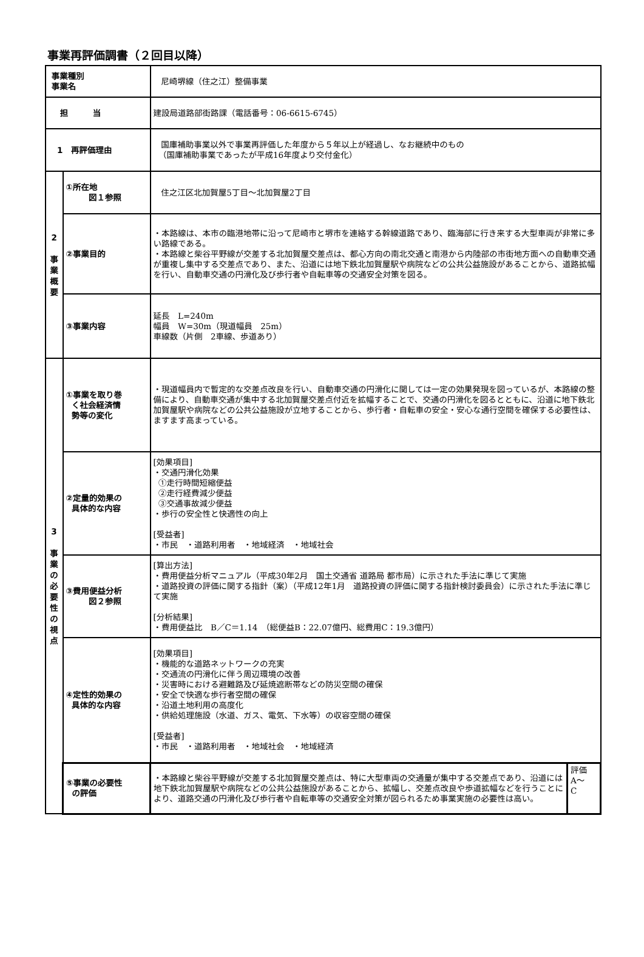事業再評価調書（２回目以降）
| 事業種別 事業名 | | 尼崎堺線（住之江）整備事業 | |
| 担 当 | | 建設局道路部街路課（電話番号：06-6615-6745） | |
| 1 再評価理由 | | 国庫補助事業以外で事業再評価した年度から５年以上が経過し、なお継続中のもの （国庫補助事業であったが平成16年度より交付金化） | |
| 2 事 業 概 要 | ①所在地 図１参照 | 住之江区北加賀屋5丁目～北加賀屋2丁目 | |
| | ②事業目的 | ・本路線は、本市の臨港地帯に沿って尼崎市と堺市を連絡する幹線道路であり、臨海部に行き来する大型車両が非常に多い路線である。 ・本路線と柴谷平野線が交差する北加賀屋交差点は、都心方向の南北交通と南港から内陸部の市街地方面への自動車交通が重複し集中する交差点であり、また、沿道には地下鉄北加賀屋駅や病院などの公共公益施設があることから、道路拡幅を行い、自動車交通の円滑化及び歩行者や自転車等の交通安全対策を図る。 | |
| | ③事業内容 | 延長 L=240m 幅員 W=30m（現道幅員 25m） 車線数（片側 2車線、歩道あり） | |
| 3 事 業 の 必 要 性 の 視 点 | ①事業を取り巻 く社会経済情 勢等の変化 | ・現道幅員内で暫定的な交差点改良を行い、自動車交通の円滑化に関しては一定の効果発現を図っているが、本路線の整備により、自動車交通が集中する北加賀屋交差点付近を拡幅することで、交通の円滑化を図るとともに、沿道に地下鉄北加賀屋駅や病院などの公共公益施設が立地することから、歩行者・自転車の安全・安心な通行空間を確保する必要性は、ますます高まっている。 | |
| | ②定量的効果の 具体的な内容 | [効果項目] ・交通円滑化効果 ①走行時間短縮便益 ②走行経費減少便益 ③交通事故減少便益 ・歩行の安全性と快適性の向上 [受益者] ・市民 ・道路利用者 ・地域経済 ・地域社会 | |
| | ③費用便益分析 図２参照 | [算出方法] ・費用便益分析マニュアル（平成30年2月 国土交通省 道路局 都市局）に示された手法に準じて実施 ・道路投資の評価に関する指針（案）（平成12年1月 道路投資の評価に関する指針検討委員会）に示された手法に準じて実施 [分析結果] ・費用便益比 B／C＝1.14 （総便益B：22.07億円、総費用C：19.3億円） | |
| | ④定性的効果の 具体的な内容 | [効果項目] ・機能的な道路ネットワークの充実 ・交通流の円滑化に伴う周辺環境の改善 ・災害時における避難路及び延焼遮断帯などの防災空間の確保 ・安全で快適な歩行者空間の確保 ・沿道土地利用の高度化 ・供給処理施設（水道、ガス、電気、下水等）の収容空間の確保 [受益者] ・市民 ・道路利用者 ・地域社会 ・地域経済 | |
| | ⑤事業の必要性 の評価 | ・本路線と柴谷平野線が交差する北加賀屋交差点は、特に大型車両の交通量が集中する交差点であり、沿道には地下鉄北加賀屋駅や病院などの公共公益施設があることから、拡幅し、交差点改良や歩道拡幅などを行うことにより、道路交通の円滑化及び歩行者や自転車等の交通安全対策が図られるため事業実施の必要性は高い。 | 評価 A～ C |